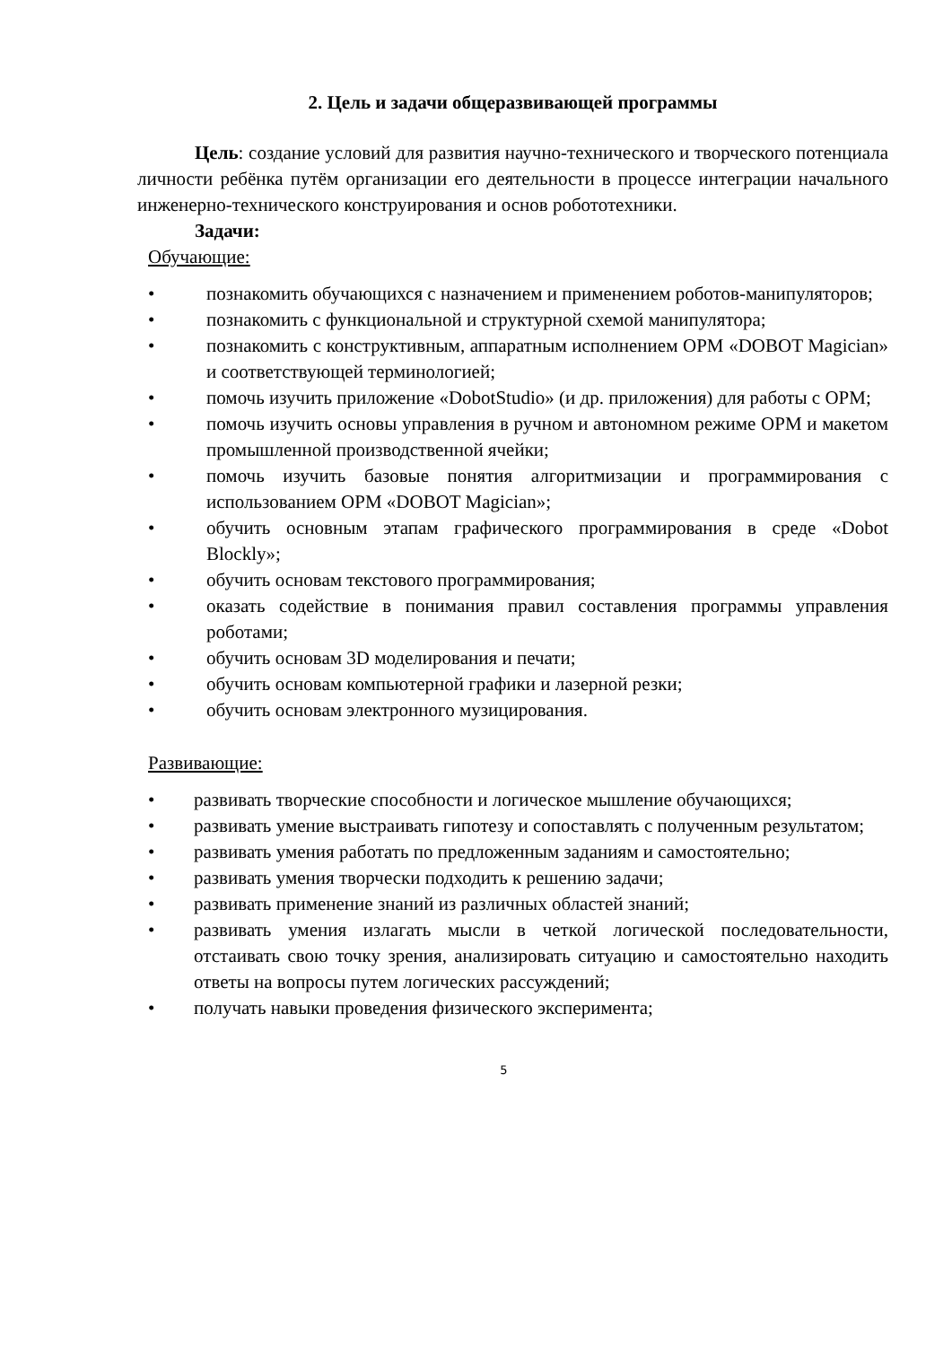2. Цель и задачи общеразвивающей программы
Цель: создание условий для развития научно-технического и творческого потенциала личности ребёнка путём организации его деятельности в процессе интеграции начального инженерно-технического конструирования и основ робототехники.
Задачи:
Обучающие:
• познакомить обучающихся с назначением и применением роботов-манипуляторов;
• познакомить с функциональной и структурной схемой манипулятора;
• познакомить с конструктивным, аппаратным исполнением ОРМ «DOBOT Magician» и соответствующей терминологией;
• помочь изучить приложение «DobotStudio» (и др. приложения) для работы с ОРМ;
• помочь изучить основы управления в ручном и автономном режиме ОРМ и макетом промышленной производственной ячейки;
• помочь изучить базовые понятия алгоритмизации и программирования с использованием ОРМ «DOBOT Magician»;
• обучить основным этапам графического программирования в среде «Dobot Blockly»;
• обучить основам текстового программирования;
• оказать содействие в понимания правил составления программы управления роботами;
• обучить основам 3D моделирования и печати;
• обучить основам компьютерной графики и лазерной резки;
• обучить основам электронного музицирования.
Развивающие:
• развивать творческие способности и логическое мышление обучающихся;
• развивать умение выстраивать гипотезу и сопоставлять с полученным результатом;
• развивать умения работать по предложенным заданиям и самостоятельно;
• развивать умения творчески подходить к решению задачи;
• развивать применение знаний из различных областей знаний;
• развивать умения излагать мысли в четкой логической последовательности, отстаивать свою точку зрения, анализировать ситуацию и самостоятельно находить ответы на вопросы путем логических рассуждений;
• получать навыки проведения физического эксперимента;
5